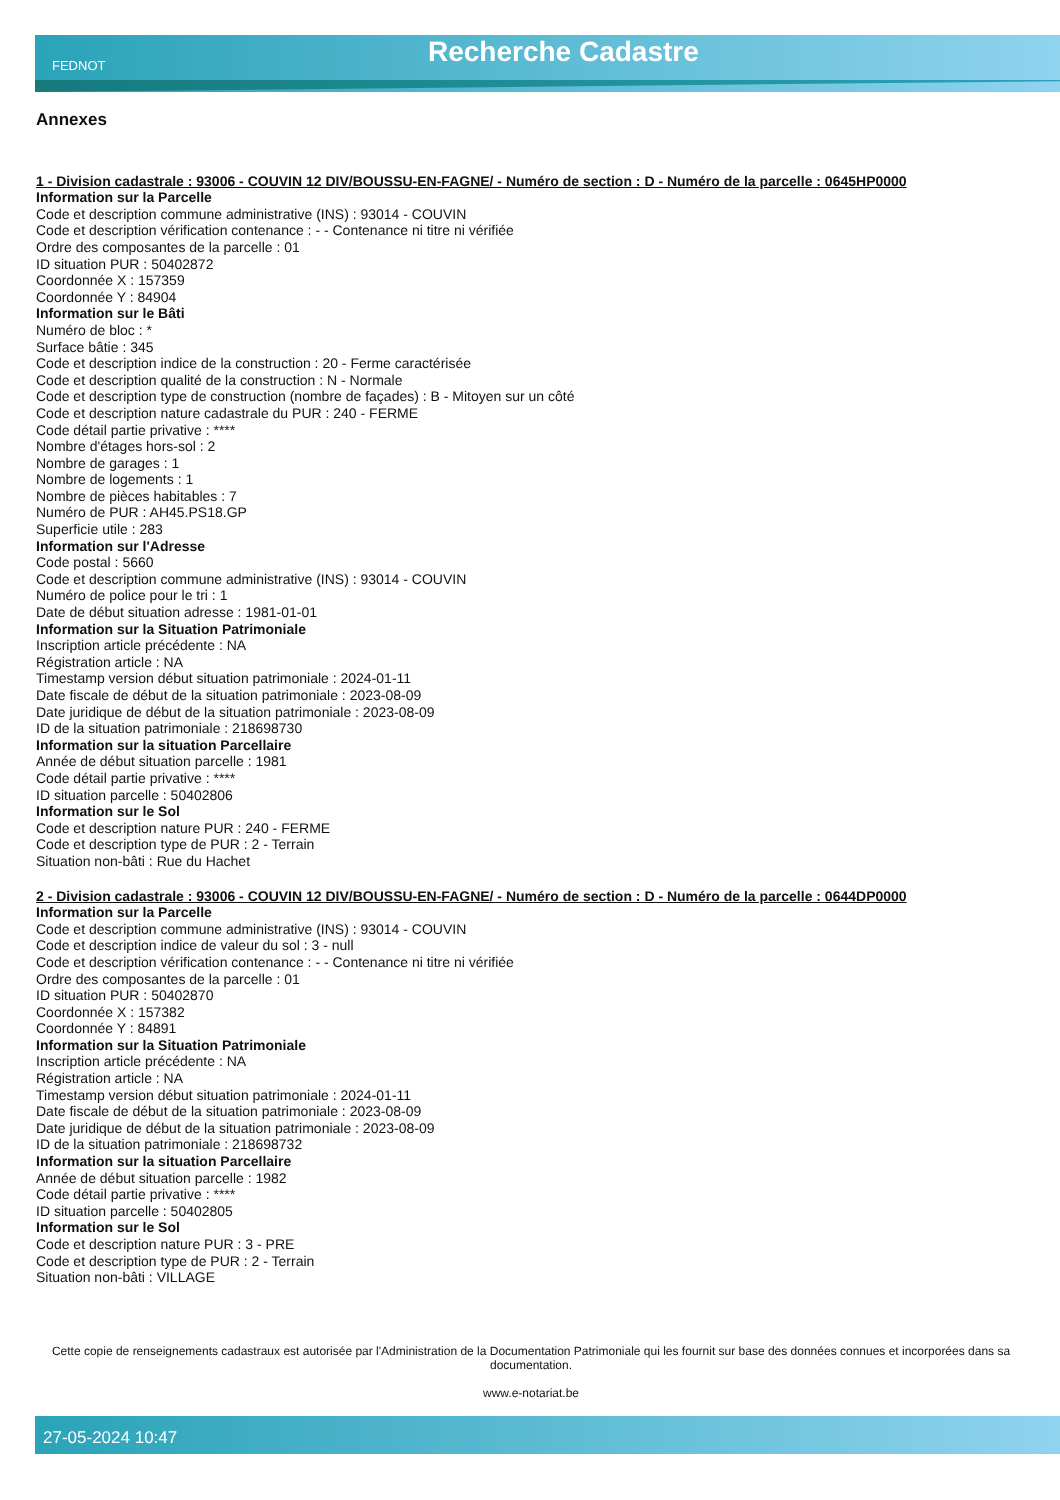FEDNOT Recherche Cadastre
Annexes
1 - Division cadastrale : 93006 - COUVIN 12 DIV/BOUSSU-EN-FAGNE/ - Numéro de section : D - Numéro de la parcelle : 0645HP0000
Information sur la Parcelle
Code et description commune administrative (INS) : 93014 - COUVIN
Code et description vérification contenance : - - Contenance ni titre ni vérifiée
Ordre des composantes de la parcelle : 01
ID situation PUR : 50402872
Coordonnée X : 157359
Coordonnée Y : 84904
Information sur le Bâti
Numéro de bloc : *
Surface bâtie : 345
Code et description indice de la construction : 20 - Ferme caractérisée
Code et description qualité de la construction : N - Normale
Code et description type de construction (nombre de façades) : B - Mitoyen sur un côté
Code et description nature cadastrale du PUR : 240 - FERME
Code détail partie privative : ****
Nombre d'étages hors-sol : 2
Nombre de garages : 1
Nombre de logements : 1
Nombre de pièces habitables : 7
Numéro de PUR : AH45.PS18.GP
Superficie utile : 283
Information sur l'Adresse
Code postal : 5660
Code et description commune administrative (INS) : 93014 - COUVIN
Numéro de police pour le tri : 1
Date de début situation adresse : 1981-01-01
Information sur la Situation Patrimoniale
Inscription article précédente : NA
Régistration article : NA
Timestamp version début situation patrimoniale : 2024-01-11
Date fiscale de début de la situation patrimoniale : 2023-08-09
Date juridique de début de la situation patrimoniale : 2023-08-09
ID de la situation patrimoniale : 218698730
Information sur la situation Parcellaire
Année de début situation parcelle : 1981
Code détail partie privative : ****
ID situation parcelle : 50402806
Information sur le Sol
Code et description nature PUR : 240 - FERME
Code et description type de PUR : 2 - Terrain
Situation non-bâti : Rue du Hachet
2 - Division cadastrale : 93006 - COUVIN 12 DIV/BOUSSU-EN-FAGNE/ - Numéro de section : D - Numéro de la parcelle : 0644DP0000
Information sur la Parcelle
Code et description commune administrative (INS) : 93014 - COUVIN
Code et description indice de valeur du sol : 3 - null
Code et description vérification contenance : - - Contenance ni titre ni vérifiée
Ordre des composantes de la parcelle : 01
ID situation PUR : 50402870
Coordonnée X : 157382
Coordonnée Y : 84891
Information sur la Situation Patrimoniale
Inscription article précédente : NA
Régistration article : NA
Timestamp version début situation patrimoniale : 2024-01-11
Date fiscale de début de la situation patrimoniale : 2023-08-09
Date juridique de début de la situation patrimoniale : 2023-08-09
ID de la situation patrimoniale : 218698732
Information sur la situation Parcellaire
Année de début situation parcelle : 1982
Code détail partie privative : ****
ID situation parcelle : 50402805
Information sur le Sol
Code et description nature PUR : 3 - PRE
Code et description type de PUR : 2 - Terrain
Situation non-bâti : VILLAGE
Cette copie de renseignements cadastraux est autorisée par l'Administration de la Documentation Patrimoniale qui les fournit sur base des données connues et incorporées dans sa documentation.
www.e-notariat.be
27-05-2024 10:47